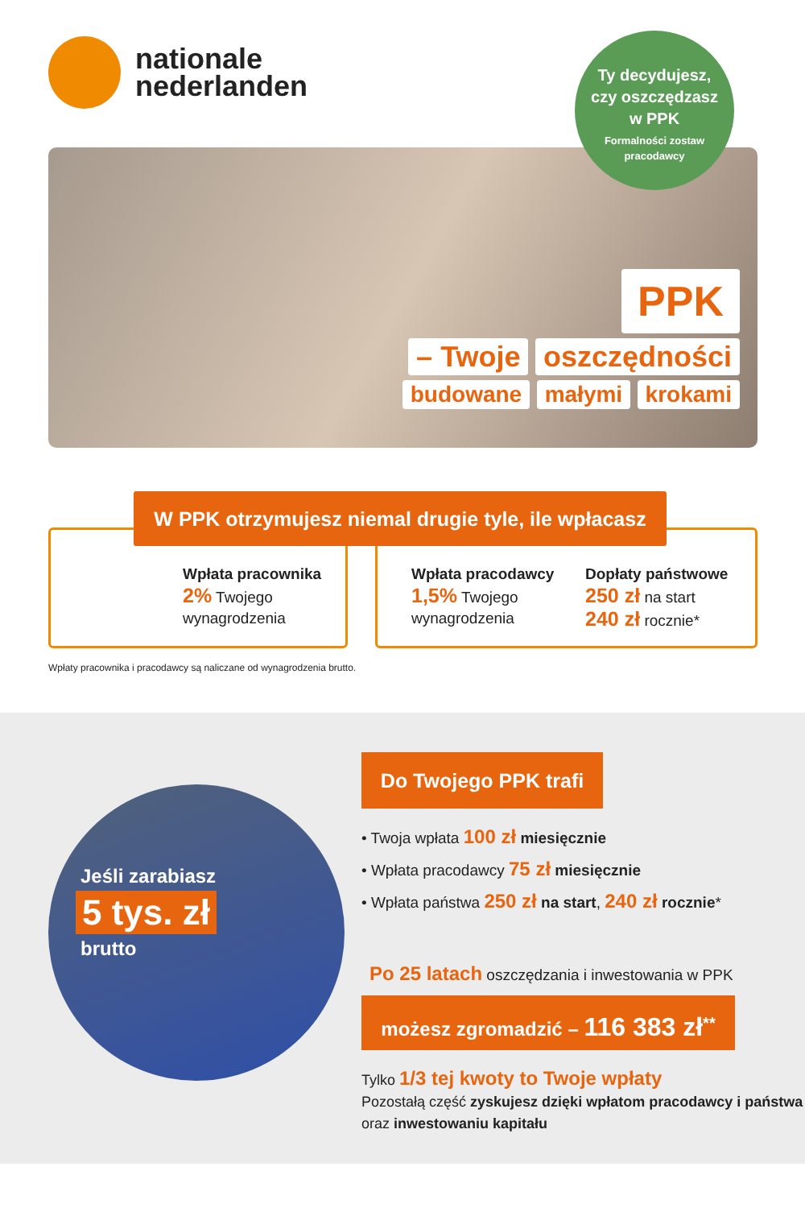nationale
nederlanden
Ty decydujesz,
czy oszczędzasz
w PPK
Formalności zostaw
pracodawcy
PPK
– Twoje oszczędności
budowane małymi krokami
W PPK otrzymujesz niemal drugie tyle, ile wpłacasz
Wpłata pracownika
2% Twojego
wynagrodzenia
Wpłata pracodawcy
1,5% Twojego
wynagrodzenia
Dopłaty państwowe
250 zł na start
240 zł rocznie*
Wpłaty pracownika i pracodawcy są naliczane od wynagrodzenia brutto.
Jeśli zarabiasz
5 tys. zł
brutto
Do Twojego PPK trafi
• Twoja wpłata 100 zł miesięcznie
• Wpłata pracodawcy 75 zł miesięcznie
• Wpłata państwa 250 zł na start, 240 zł rocznie*
Po 25 latach oszczędzania i inwestowania w PPK
możesz zgromadzić – 116 383 zł<sup>**</sup>
Tylko 1/3 tej kwoty to Twoje wpłaty
Pozostałą część zyskujesz dzięki wpłatom pracodawcy i państwa oraz inwestowaniu kapitału